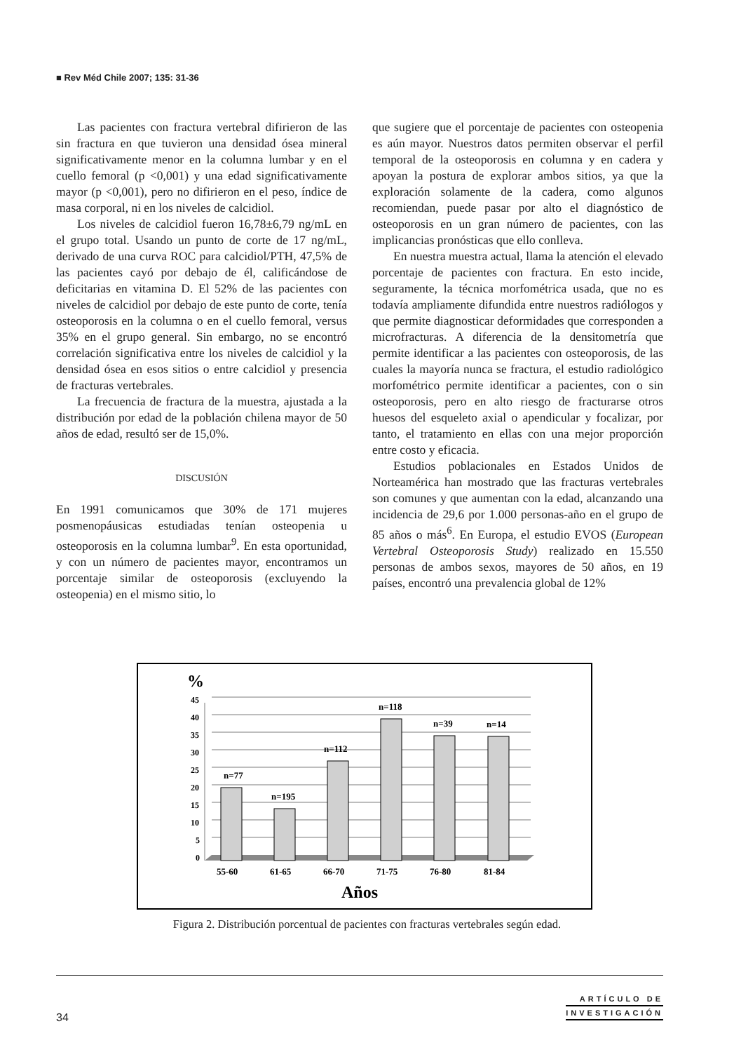■ Rev Méd Chile 2007; 135: 31-36
Las pacientes con fractura vertebral difirieron de las sin fractura en que tuvieron una densidad ósea mineral significativamente menor en la columna lumbar y en el cuello femoral (p <0,001) y una edad significativamente mayor (p <0,001), pero no difirieron en el peso, índice de masa corporal, ni en los niveles de calcidiol.
Los niveles de calcidiol fueron 16,78±6,79 ng/mL en el grupo total. Usando un punto de corte de 17 ng/mL, derivado de una curva ROC para calcidiol/PTH, 47,5% de las pacientes cayó por debajo de él, calificándose de deficitarias en vitamina D. El 52% de las pacientes con niveles de calcidiol por debajo de este punto de corte, tenía osteoporosis en la columna o en el cuello femoral, versus 35% en el grupo general. Sin embargo, no se encontró correlación significativa entre los niveles de calcidiol y la densidad ósea en esos sitios o entre calcidiol y presencia de fracturas vertebrales.
La frecuencia de fractura de la muestra, ajustada a la distribución por edad de la población chilena mayor de 50 años de edad, resultó ser de 15,0%.
DISCUSIÓN
En 1991 comunicamos que 30% de 171 mujeres posmenopáusicas estudiadas tenían osteopenia u osteoporosis en la columna lumbar<sup>9</sup>. En esta oportunidad, y con un número de pacientes mayor, encontramos un porcentaje similar de osteoporosis (excluyendo la osteopenia) en el mismo sitio, lo
que sugiere que el porcentaje de pacientes con osteopenia es aún mayor. Nuestros datos permiten observar el perfil temporal de la osteoporosis en columna y en cadera y apoyan la postura de explorar ambos sitios, ya que la exploración solamente de la cadera, como algunos recomiendan, puede pasar por alto el diagnóstico de osteoporosis en un gran número de pacientes, con las implicancias pronósticas que ello conlleva.
En nuestra muestra actual, llama la atención el elevado porcentaje de pacientes con fractura. En esto incide, seguramente, la técnica morfométrica usada, que no es todavía ampliamente difundida entre nuestros radiólogos y que permite diagnosticar deformidades que corresponden a microfracturas. A diferencia de la densitometría que permite identificar a las pacientes con osteoporosis, de las cuales la mayoría nunca se fractura, el estudio radiológico morfométrico permite identificar a pacientes, con o sin osteoporosis, pero en alto riesgo de fracturarse otros huesos del esqueleto axial o apendicular y focalizar, por tanto, el tratamiento en ellas con una mejor proporción entre costo y eficacia.
Estudios poblacionales en Estados Unidos de Norteamérica han mostrado que las fracturas vertebrales son comunes y que aumentan con la edad, alcanzando una incidencia de 29,6 por 1.000 personas-año en el grupo de 85 años o más<sup>6</sup>. En Europa, el estudio EVOS (European Vertebral Osteoporosis Study) realizado en 15.550 personas de ambos sexos, mayores de 50 años, en 19 países, encontró una prevalencia global de 12%
%
45
40
35
30
25
20
15
10
5
0
n=77
n=195
n=112
n=118
n=39
n=14
55-60
61-65
66-70
71-75
76-80
81-84
Años
Figura 2. Distribución porcentual de pacientes con fracturas vertebrales según edad.
ARTÍCULO DE
INVESTIGACIÓN
34